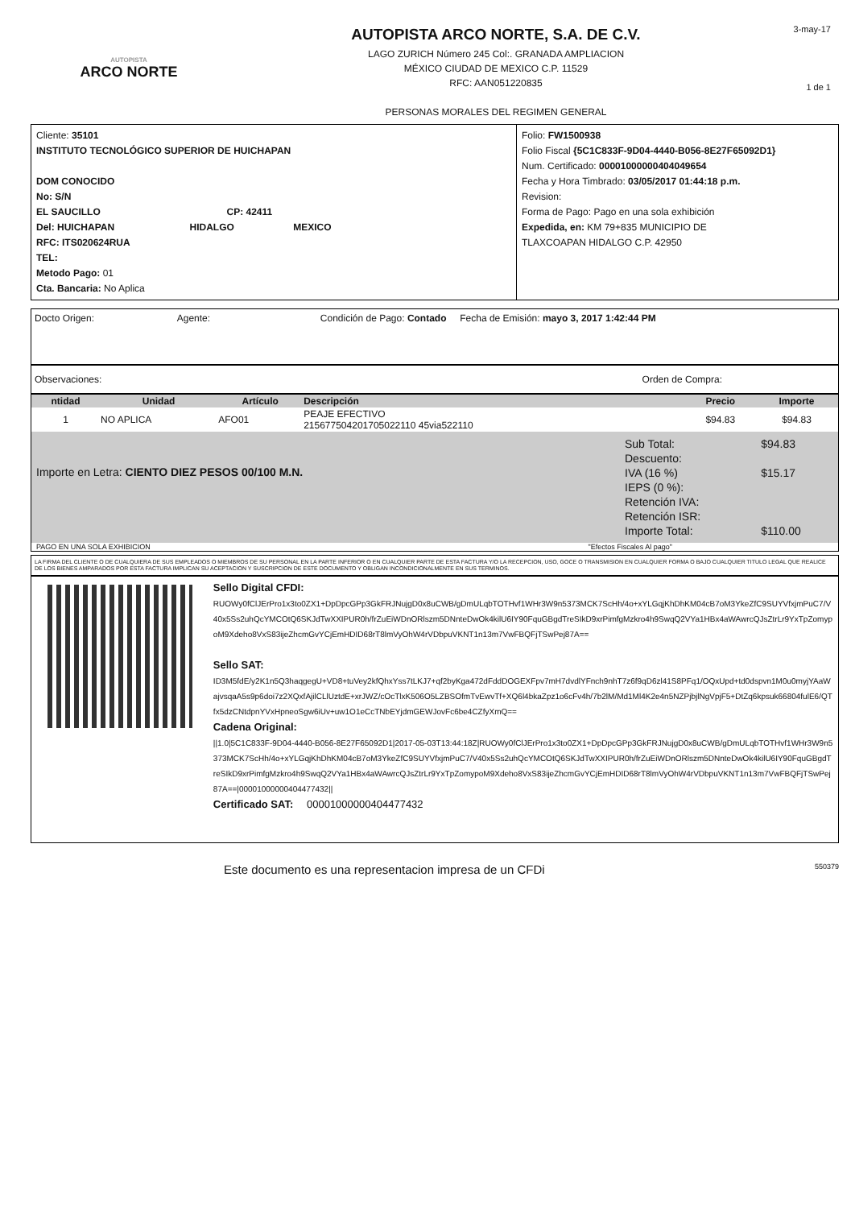AUTOPISTA
ARCO NORTE
AUTOPISTA ARCO NORTE, S.A. DE C.V.
LAGO ZURICH Número 245 Col:. GRANADA AMPLIACION
MÉXICO CIUDAD DE MEXICO C.P. 11529
RFC: AAN051220835
PERSONAS MORALES DEL REGIMEN GENERAL
3-may-17
1 de 1
Cliente: 35101
INSTITUTO TECNOLÓGICO SUPERIOR DE HUICHAPAN
DOM CONOCIDO
No: S/N
EL SAUCILLO CP: 42411
Del: HUICHAPAN HIDALGO MEXICO
RFC: ITS020624RUA
TEL:
Metodo Pago: 01
Cta. Bancaria: No Aplica
Folio: FW1500938
Folio Fiscal {5C1C833F-9D04-4440-B056-8E27F65092D1}
Num. Certificado: 00001000000404049654
Fecha y Hora Timbrado: 03/05/2017 01:44:18 p.m.
Revision:
Forma de Pago: Pago en una sola exhibición
Expedida, en: KM 79+835 MUNICIPIO DE
TLAXCOAPAN HIDALGO C.P. 42950
Docto Origen: Agente: Condición de Pago: Contado Fecha de Emisión: mayo 3, 2017 1:42:44 PM
Observaciones: Orden de Compra:
| ntidad | Unidad | Artículo | Descripción | Precio | Importe |
| --- | --- | --- | --- | --- | --- |
| 1 | NO APLICA | AFO01 | PEAJE EFECTIVO 215677504201705022110 45via522110 | $94.83 | $94.83 |
Importe en Letra: CIENTO DIEZ PESOS 00/100 M.N.
| Sub Total: | $94.83 |
| Descuento: | |
| IVA (16 %) | $15.17 |
| IEPS (0 %): | |
| Retención IVA: | |
| Retención ISR: | |
| Importe Total: | $110.00 |
PAGO EN UNA SOLA EXHIBICION "Efectos Fiscales Al pago"
LA FIRMA DEL CLIENTE O DE CUALQUIERA DE SUS EMPLEADOS O MIEMBROS DE SU PERSONAL EN LA PARTE INFERIOR O EN CUALQUIER PARTE DE ESTA FACTURA Y/O LA RECEPCION, USO, GOCE O TRANSMISION EN CUALQUIER FORMA O BAJO CUALQUIER TITULO LEGAL QUE REALICE DE LOS BIENES AMPARADOS POR ESTA FACTURA IMPLICAN SU ACEPTACION Y SUSCRIPCION DE ESTE DOCUMENTO Y OBLIGAN INCONDICIONALMENTE EN SUS TERMINOS.
Sello Digital CFDI:
RUOWy0fClJErPro1x3to0ZX1+DpDpcGPp3GkFRJNujgD0x8uCWB/gDmULqbTOTHvf1WHr3W9n5373MCK7ScHh/4o+xYLGqjKhDhKM04cB7oM3YkeZfC9SUYVfxjmPuC7/V40x5Ss2uhQcYMCOtQ6SKJdTwXXIPUR0h/frZuEiWDnORlszm5DNnteDwOk4kilU6IY90FquGBgdTreSIkD9xrPimfgMzkro4h9SwqQ2VYa1HBx4aWAwrcQJsZtrLr9YxTpZomypoM9Xdeho8VxS83ijeZhcmGvYCjEmHDID68rT8lmVyOhW4rVDbpuVKNT1n13m7VwFBQFjTSwPej87A==
Sello SAT:
ID3M5fdE/y2K1n5Q3haqgegU+VD8+tuVey2kfQhxYss7tLKJ7+qf2byKga472dFddDOGEXFpv7mH7dvdlYFnch9nhT7z6f9qD6zl41S8PFq1/OQxUpd+td0dspvn1M0u0myjYAaWajvsqaA5s9p6doi7z2XQxfAjilCLlUztdE+xrJWZ/cOcTlxK506O5LZBSOfmTvEwvTf+XQ6l4bkaZpz1o6cFv4h/7b2lM/Md1Ml4K2e4n5NZPjbjlNgVpjF5+DtZq6kpsuk66804fulE6/QTfx5dzCNtdpnYVxHpneoSgw6iUv+uw1O1eCcTNbEYjdmGEWJovFc6be4CZfyXmQ==
Cadena Original:
||1.0|5C1C833F-9D04-4440-B056-8E27F65092D1|2017-05-03T13:44:18Z|RUOWy0fClJErPro1x3to0ZX1+DpDpcGPp3GkFRJNujgD0x8uCWB/gDmULqbTOTHvf1WHr3W9n5373MCK7ScHh/4o+xYLGqjKhDhKM04cB7oM3YkeZfC9SUYVfxjmPuC7/V40x5Ss2uhQcYMCOtQ6SKJdTwXXIPUR0h/frZuEiWDnORlszm5DNnteDwOk4kilU6IY90FquGBgdTreSIkD9xrPimfgMzkro4h9SwqQ2VYa1HBx4aWAwrcQJsZtrLr9YxTpZomypoM9Xdeho8VxS83ijeZhcmGvYCjEmHDID68rT8lmVyOhW4rVDbpuVKNT1n13m7VwFBQFjTSwPej87A==|00001000000404477432||
Certificado SAT: 00001000000404477432
Este documento es una representacion impresa de un CFDi 550379